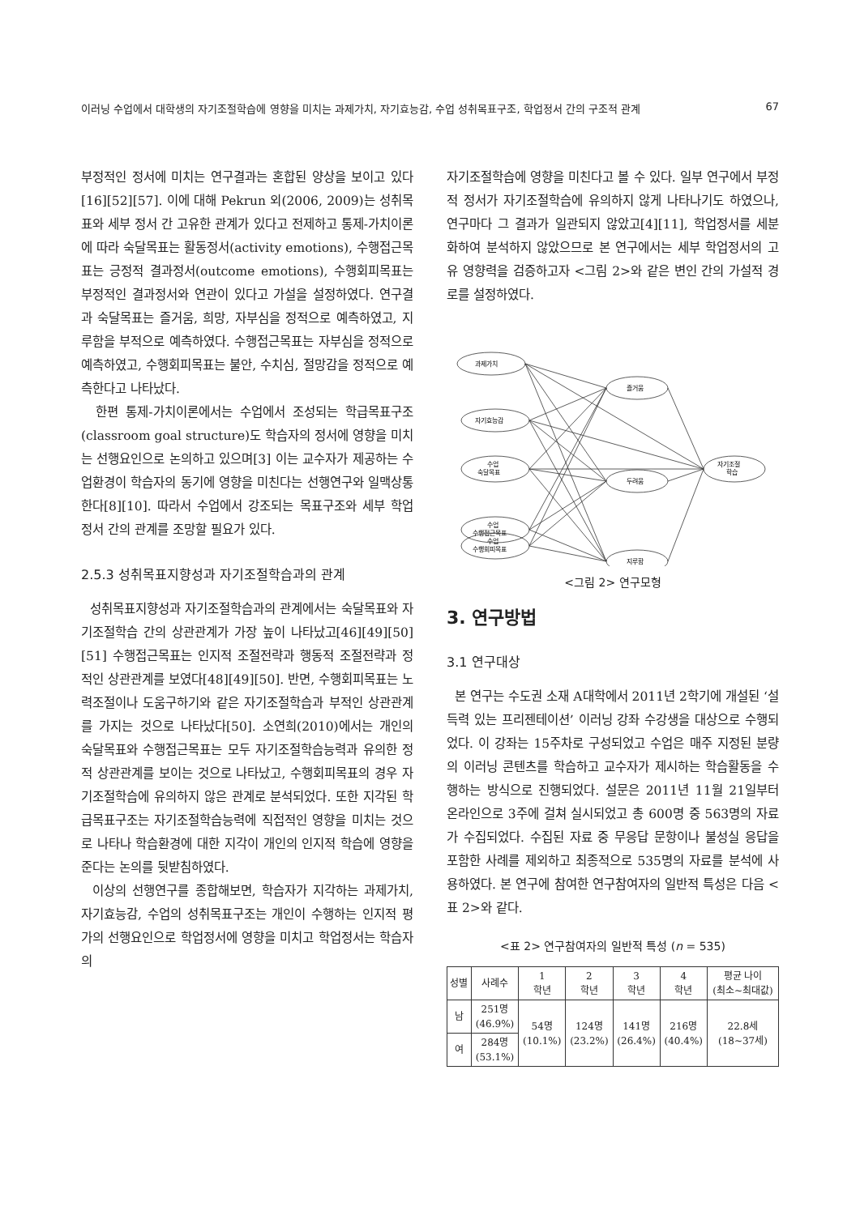이러닝 수업에서 대학생의 자기조절학습에 영향을 미치는 과제가치, 자기효능감, 수업 성취목표구조, 학업정서 간의 구조적 관계 67
부정적인 정서에 미치는 연구결과는 혼합된 양상을 보이고 있다[16][52][57]. 이에 대해 Pekrun 외(2006, 2009)는 성취목표와 세부 정서 간 고유한 관계가 있다고 전제하고 통제-가치이론에 따라 숙달목표는 활동정서(activity emotions), 수행접근목표는 긍정적 결과정서(outcome emotions), 수행회피목표는 부정적인 결과정서와 연관이 있다고 가설을 설정하였다. 연구결과 숙달목표는 즐거움, 희망, 자부심을 정적으로 예측하였고, 지루함을 부적으로 예측하였다. 수행접근목표는 자부심을 정적으로 예측하였고, 수행회피목표는 불안, 수치심, 절망감을 정적으로 예측한다고 나타났다.
한편 통제-가치이론에서는 수업에서 조성되는 학급목표구조(classroom goal structure)도 학습자의 정서에 영향을 미치는 선행요인으로 논의하고 있으며[3] 이는 교수자가 제공하는 수업환경이 학습자의 동기에 영향을 미친다는 선행연구와 일맥상통한다[8][10]. 따라서 수업에서 강조되는 목표구조와 세부 학업정서 간의 관계를 조망할 필요가 있다.
2.5.3 성취목표지향성과 자기조절학습과의 관계
성취목표지향성과 자기조절학습과의 관계에서는 숙달목표와 자기조절학습 간의 상관관계가 가장 높이 나타났고[46][49][50][51] 수행접근목표는 인지적 조절전략과 행동적 조절전략과 정적인 상관관계를 보였다[48][49][50]. 반면, 수행회피목표는 노력조절이나 도움구하기와 같은 자기조절학습과 부적인 상관관계를 가지는 것으로 나타났다[50]. 소연희(2010)에서는 개인의 숙달목표와 수행접근목표는 모두 자기조절학습능력과 유의한 정적 상관관계를 보이는 것으로 나타났고, 수행회피목표의 경우 자기조절학습에 유의하지 않은 관계로 분석되었다. 또한 지각된 학급목표구조는 자기조절학습능력에 직접적인 영향을 미치는 것으로 나타나 학습환경에 대한 지각이 개인의 인지적 학습에 영향을 준다는 논의를 뒷받침하였다.
이상의 선행연구를 종합해보면, 학습자가 지각하는 과제가치, 자기효능감, 수업의 성취목표구조는 개인이 수행하는 인지적 평가의 선행요인으로 학업정서에 영향을 미치고 학업정서는 학습자의
자기조절학습에 영향을 미친다고 볼 수 있다. 일부 연구에서 부정적 정서가 자기조절학습에 유의하지 않게 나타나기도 하였으나, 연구마다 그 결과가 일관되지 않았고[4][11], 학업정서를 세분화하여 분석하지 않았으므로 본 연구에서는 세부 학업정서의 고유 영향력을 검증하고자 <그림 2>와 같은 변인 간의 가설적 경로를 설정하였다.
과제가치
자기효능감
수업
숙달목표
수업
수행접근목표
수업
수행회피목표
즐거움
두려움
지루함
자기조절
학습
<그림 2> 연구모형
3. 연구방법
3.1 연구대상
본 연구는 수도권 소재 A대학에서 2011년 2학기에 개설된 ‘설득력 있는 프리젠테이션’ 이러닝 강좌 수강생을 대상으로 수행되었다. 이 강좌는 15주차로 구성되었고 수업은 매주 지정된 분량의 이러닝 콘텐츠를 학습하고 교수자가 제시하는 학습활동을 수행하는 방식으로 진행되었다. 설문은 2011년 11월 21일부터 온라인으로 3주에 걸쳐 실시되었고 총 600명 중 563명의 자료가 수집되었다. 수집된 자료 중 무응답 문항이나 불성실 응답을 포함한 사례를 제외하고 최종적으로 535명의 자료를 분석에 사용하였다. 본 연구에 참여한 연구참여자의 일반적 특성은 다음 <표 2>와 같다.
<표 2> 연구참여자의 일반적 특성 (n = 535)
| 성별 | 사례수 | 1 학년 | 2 학년 | 3 학년 | 4 학년 | 평균 나이 (최소~최대값) |
| --- | --- | --- | --- | --- | --- | --- |
| 남 | 251명 (46.9%) | 54명 (10.1%) | 124명 (23.2%) | 141명 (26.4%) | 216명 (40.4%) | 22.8세 (18~37세) |
| 여 | 284명 (53.1%) | | | | | |